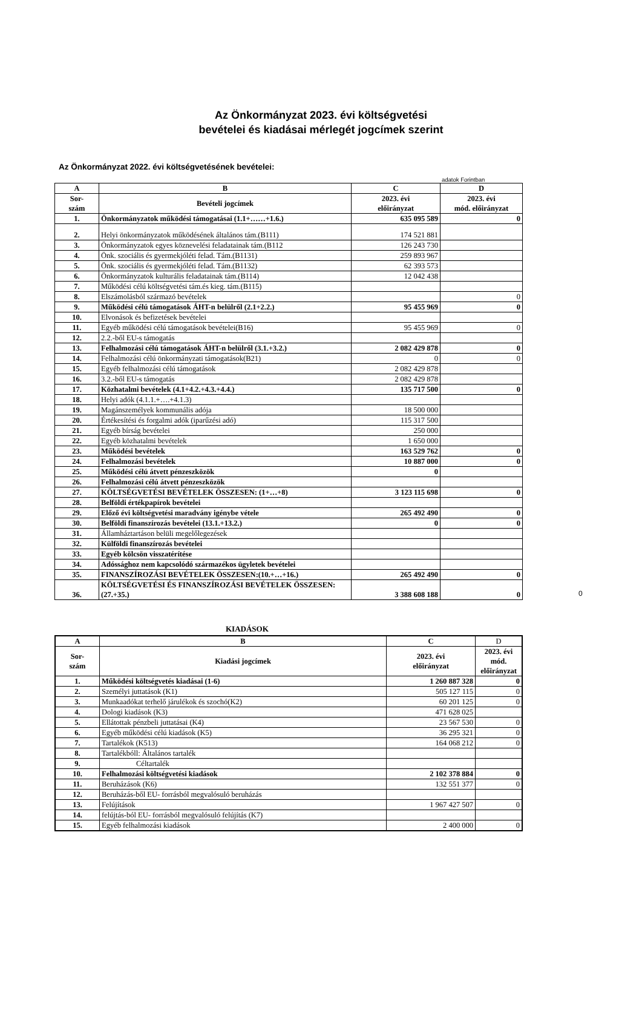Az Önkormányzat 2023. évi költségvetési
bevételei és kiadásai mérlegét jogcímek szerint
Az Önkormányzat 2022. évi költségvetésének bevételei:
adatok Forintban
| A | B | C | D |
| --- | --- | --- | --- |
| Sor- szám | Bevételi jogcímek | 2023. évi előirányzat | 2023. évi mód. előirányzat |
| 1. | Önkormányzatok működési támogatásai (1.1+……+1.6.) | 635 095 589 | 0 |
| 2. | Helyi önkormányzatok működésének általános tám.(B111) | 174 521 881 | |
| 3. | Önkormányzatok egyes köznevelési feladatainak tám.(B112 | 126 243 730 | |
| 4. | Önk. szociális és gyermekjóléti felad. Tám.(B1131) | 259 893 967 | |
| 5. | Önk. szociális és gyermekjóléti felad. Tám.(B1132) | 62 393 573 | |
| 6. | Önkormányzatok kulturális feladatainak tám.(B114) | 12 042 438 | |
| 7. | Működési célú költségvetési tám.és kieg. tám.(B115) | | |
| 8. | Elszámolásból származó bevételek | | 0 |
| 9. | Működési célú támogatások ÁHT-n belülről (2.1+2.2.) | 95 455 969 | 0 |
| 10. | Elvonások és befizetések bevételei | | |
| 11. | Egyéb működési célú támogatások bevételei(B16) | 95 455 969 | 0 |
| 12. | 2.2.-ből EU-s támogatás | | |
| 13. | Felhalmozási célú támogatások ÁHT-n belülről (3.1.+3.2.) | 2 082 429 878 | 0 |
| 14. | Felhalmozási célú önkormányzati támogatások(B21) | 0 | 0 |
| 15. | Egyéb felhalmozási célú támogatások | 2 082 429 878 | |
| 16. | 3.2.-ből EU-s támogatás | 2 082 429 878 | |
| 17. | Közhatalmi bevételek (4.1+4.2.+4.3.+4.4.) | 135 717 500 | 0 |
| 18. | Helyi adók (4.1.1.+….+4.1.3) | | |
| 19. | Magánszemélyek kommunális adója | 18 500 000 | |
| 20. | Értékesítési és forgalmi adók (iparűzési adó) | 115 317 500 | |
| 21. | Egyéb bírság bevételei | 250 000 | |
| 22. | Egyéb közhatalmi bevételek | 1 650 000 | |
| 23. | Működési bevételek | 163 529 762 | 0 |
| 24. | Felhalmozási bevételek | 10 887 000 | 0 |
| 25. | Működési célú átvett pénzeszközök | 0 | |
| 26. | Felhalmozási célú átvett pénzeszközök | | |
| 27. | KÖLTSÉGVETÉSI BEVÉTELEK ÖSSZESEN: (1+…+8) | 3 123 115 698 | 0 |
| 28. | Belföldi értékpapírok bevételei | | |
| 29. | Előző évi költségvetési maradvány igénybe vétele | 265 492 490 | 0 |
| 30. | Belföldi finanszírozás bevételei (13.1.+13.2.) | 0 | 0 |
| 31. | Államháztartáson belüli megelőlegezések | | |
| 32. | Külföldi finanszírozás bevételei | | |
| 33. | Egyéb kölcsön visszatérítése | | |
| 34. | Adóssághoz nem kapcsolódó származékos ügyletek bevételei | | |
| 35. | FINANSZÍROZÁSI BEVÉTELEK ÖSSZESEN:(10.+…+16.) | 265 492 490 | 0 |
| 36. | KÖLTSÉGVETÉSI ÉS FINANSZÍROZÁSI BEVÉTELEK ÖSSZESEN: (27.+35.) | 3 388 608 188 | 0 |
0
KIADÁSOK
| A | B | C | D |
| --- | --- | --- | --- |
| Sor- szám | Kiadási jogcímek | 2023. évi előirányzat | 2023. évi mód. előirányzat |
| 1. | Működési költségvetés kiadásai (1-6) | 1 260 887 328 | 0 |
| 2. | Személyi juttatások (K1) | 505 127 115 | 0 |
| 3. | Munkaadókat terhelő járulékok és szochó(K2) | 60 201 125 | 0 |
| 4. | Dologi kiadások (K3) | 471 628 025 | |
| 5. | Ellátottak pénzbeli juttatásai (K4) | 23 567 530 | 0 |
| 6. | Egyéb működési célú kiadások (K5) | 36 295 321 | 0 |
| 7. | Tartalékok (K513) | 164 068 212 | 0 |
| 8. | Tartalékbóll: Általános tartalék | | |
| 9. | Céltartalék | | |
| 10. | Felhalmozási költségvetési kiadások | 2 102 378 884 | 0 |
| 11. | Beruházások (K6) | 132 551 377 | 0 |
| 12. | Beruházás-ből EU- forrásból megvalósuló beruházás | | |
| 13. | Felújítások | 1 967 427 507 | 0 |
| 14. | felújtás-ból EU- forrásból megvalósuló felújítás (K7) | | |
| 15. | Egyéb felhalmozási kiadások | 2 400 000 | 0 |